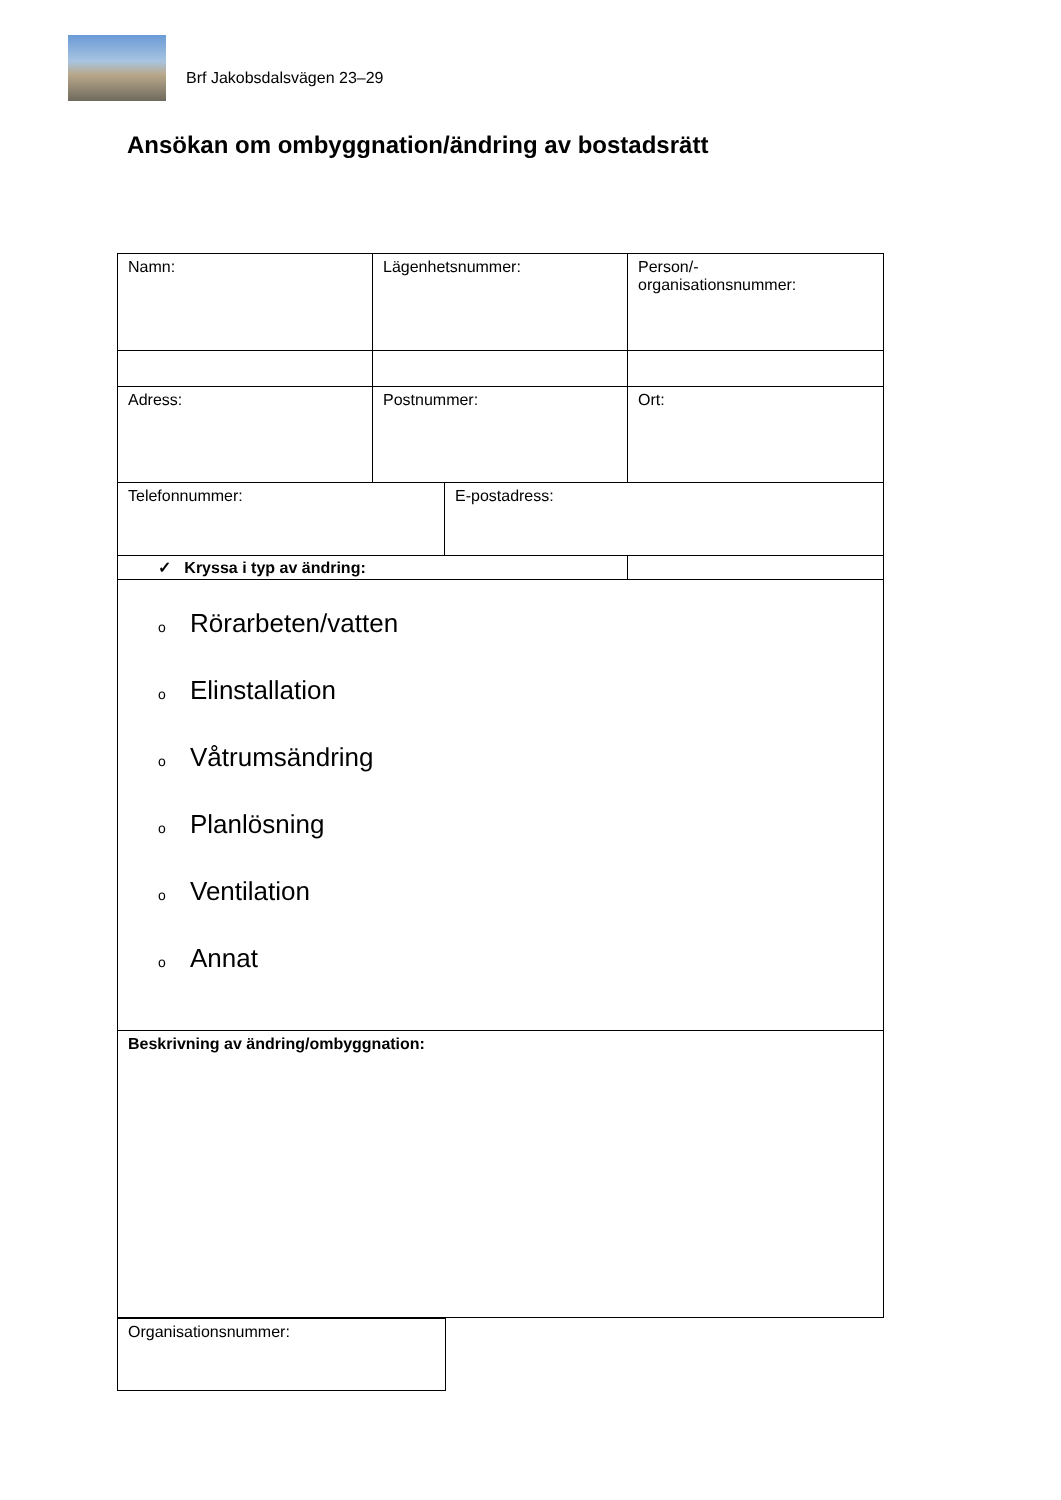Brf Jakobsdalsvägen 23–29
Ansökan om ombyggnation/ändring av bostadsrätt
| Namn: | Lägenhetsnummer: | | Person/- organisationsnummer: |
| Adress: | Postnummer: | | Ort: |
| Telefonnummer: | | E-postadress: | |
| ✓ Kryssa i typ av ändring: | | | |
| o Rörarbeten/vatten o Elinstallation o Våtrumsändring o Planlösning o Ventilation o Annat | | | |
| Beskrivning av ändring/ombyggnation: | | | |
| Organisationsnummer: |